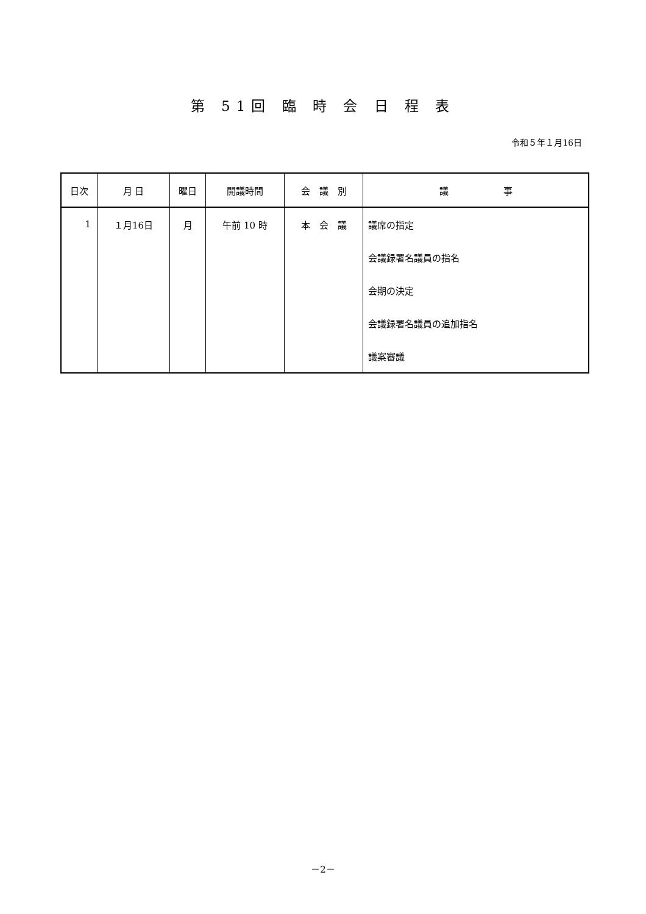第 51回 臨 時 会 日 程 表
令和５年１月16日
| 日次 | 月 日 | 曜日 | 開議時間 | 会 議 別 | 議 事 |
| --- | --- | --- | --- | --- | --- |
| 1 | １月16日 | 月 | 午前 10 時 | 本 会 議 | 議席の指定 |
| | | | | | 会議録署名議員の指名 |
| | | | | | 会期の決定 |
| | | | | | 会議録署名議員の追加指名 |
| | | | | | 議案審議 |
－2－